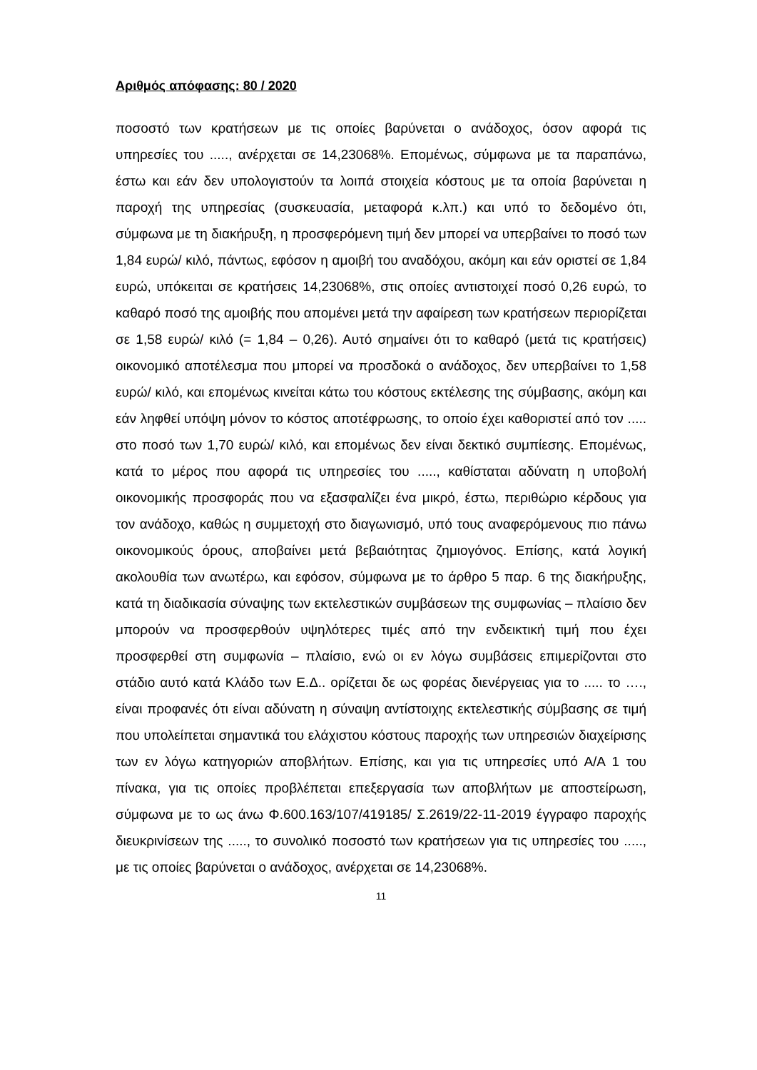Αριθμός απόφασης: 80 / 2020
ποσοστό των κρατήσεων με τις οποίες βαρύνεται ο ανάδοχος, όσον αφορά τις υπηρεσίες του ....., ανέρχεται σε 14,23068%. Επομένως, σύμφωνα με τα παραπάνω, έστω και εάν δεν υπολογιστούν τα λοιπά στοιχεία κόστους με τα οποία βαρύνεται η παροχή της υπηρεσίας (συσκευασία, μεταφορά κ.λπ.) και υπό το δεδομένο ότι, σύμφωνα με τη διακήρυξη, η προσφερόμενη τιμή δεν μπορεί να υπερβαίνει το ποσό των 1,84 ευρώ/ κιλό, πάντως, εφόσον η αμοιβή του αναδόχου, ακόμη και εάν οριστεί σε 1,84 ευρώ, υπόκειται σε κρατήσεις 14,23068%, στις οποίες αντιστοιχεί ποσό 0,26 ευρώ, το καθαρό ποσό της αμοιβής που απομένει μετά την αφαίρεση των κρατήσεων περιορίζεται σε 1,58 ευρώ/ κιλό (= 1,84 – 0,26). Αυτό σημαίνει ότι το καθαρό (μετά τις κρατήσεις) οικονομικό αποτέλεσμα που μπορεί να προσδοκά ο ανάδοχος, δεν υπερβαίνει το 1,58 ευρώ/ κιλό, και επομένως κινείται κάτω του κόστους εκτέλεσης της σύμβασης, ακόμη και εάν ληφθεί υπόψη μόνον το κόστος αποτέφρωσης, το οποίο έχει καθοριστεί από τον ..... στο ποσό των 1,70 ευρώ/ κιλό, και επομένως δεν είναι δεκτικό συμπίεσης. Επομένως, κατά το μέρος που αφορά τις υπηρεσίες του ....., καθίσταται αδύνατη η υποβολή οικονομικής προσφοράς που να εξασφαλίζει ένα μικρό, έστω, περιθώριο κέρδους για τον ανάδοχο, καθώς η συμμετοχή στο διαγωνισμό, υπό τους αναφερόμενους πιο πάνω οικονομικούς όρους, αποβαίνει μετά βεβαιότητας ζημιογόνος. Επίσης, κατά λογική ακολουθία των ανωτέρω, και εφόσον, σύμφωνα με το άρθρο 5 παρ. 6 της διακήρυξης, κατά τη διαδικασία σύναψης των εκτελεστικών συμβάσεων της συμφωνίας – πλαίσιο δεν μπορούν να προσφερθούν υψηλότερες τιμές από την ενδεικτική τιμή που έχει προσφερθεί στη συμφωνία – πλαίσιο, ενώ οι εν λόγω συμβάσεις επιμερίζονται στο στάδιο αυτό κατά Κλάδο των Ε.Δ.. ορίζεται δε ως φορέας διενέργειας για το ..... το …., είναι προφανές ότι είναι αδύνατη η σύναψη αντίστοιχης εκτελεστικής σύμβασης σε τιμή που υπολείπεται σημαντικά του ελάχιστου κόστους παροχής των υπηρεσιών διαχείρισης των εν λόγω κατηγοριών αποβλήτων. Επίσης, και για τις υπηρεσίες υπό Α/Α 1 του πίνακα, για τις οποίες προβλέπεται επεξεργασία των αποβλήτων με αποστείρωση, σύμφωνα με το ως άνω Φ.600.163/107/419185/ Σ.2619/22-11-2019 έγγραφο παροχής διευκρινίσεων της ....., το συνολικό ποσοστό των κρατήσεων για τις υπηρεσίες του ....., με τις οποίες βαρύνεται ο ανάδοχος, ανέρχεται σε 14,23068%.
11